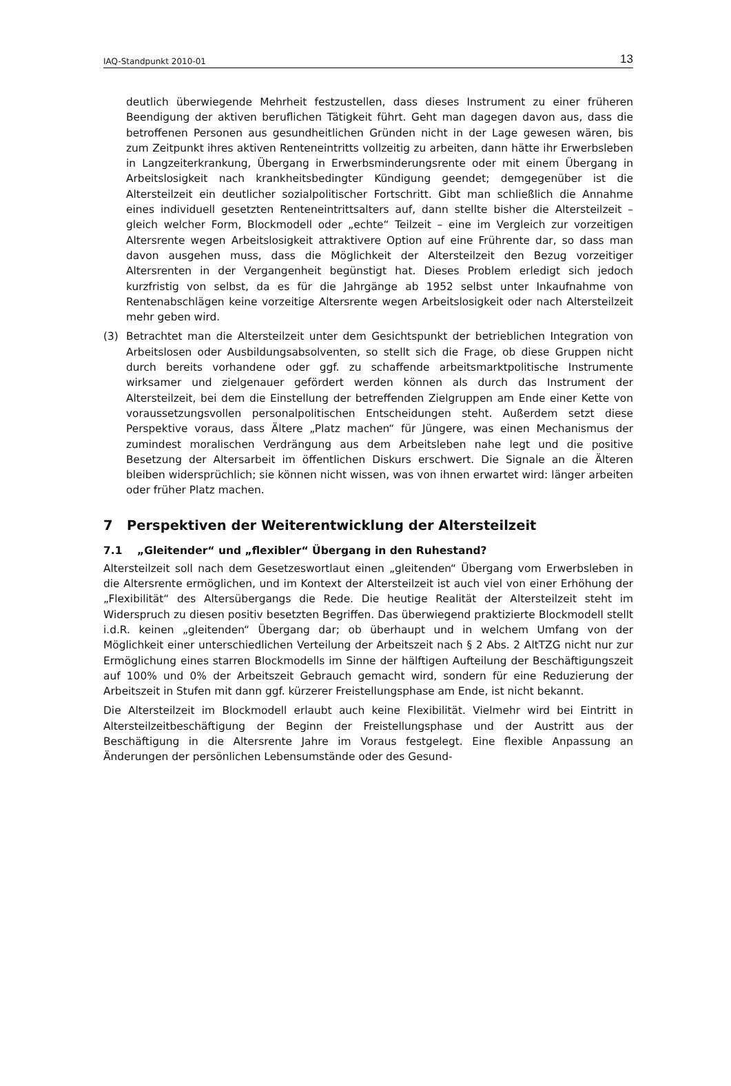IAQ-Standpunkt 2010-01 13
deutlich überwiegende Mehrheit festzustellen, dass dieses Instrument zu einer früheren Beendigung der aktiven beruflichen Tätigkeit führt. Geht man dagegen davon aus, dass die betroffenen Personen aus gesundheitlichen Gründen nicht in der Lage gewesen wären, bis zum Zeitpunkt ihres aktiven Renteneintritts vollzeitig zu arbeiten, dann hätte ihr Erwerbsleben in Langzeiterkrankung, Übergang in Erwerbsminderungsrente oder mit einem Übergang in Arbeitslosigkeit nach krankheitsbedingter Kündigung geendet; demgegenüber ist die Altersteilzeit ein deutlicher sozialpolitischer Fortschritt. Gibt man schließlich die Annahme eines individuell gesetzten Renteneintrittsalters auf, dann stellte bisher die Altersteilzeit – gleich welcher Form, Blockmodell oder „echte“ Teilzeit – eine im Vergleich zur vorzeitigen Altersrente wegen Arbeitslosigkeit attraktivere Option auf eine Frührente dar, so dass man davon ausgehen muss, dass die Möglichkeit der Altersteilzeit den Bezug vorzeitiger Altersrenten in der Vergangenheit begünstigt hat. Dieses Problem erledigt sich jedoch kurzfristig von selbst, da es für die Jahrgänge ab 1952 selbst unter Inkaufnahme von Rentenabschlägen keine vorzeitige Altersrente wegen Arbeitslosigkeit oder nach Altersteilzeit mehr geben wird.
(3) Betrachtet man die Altersteilzeit unter dem Gesichtspunkt der betrieblichen Integration von Arbeitslosen oder Ausbildungsabsolventen, so stellt sich die Frage, ob diese Gruppen nicht durch bereits vorhandene oder ggf. zu schaffende arbeitsmarktpolitische Instrumente wirksamer und zielgenauer gefördert werden können als durch das Instrument der Altersteilzeit, bei dem die Einstellung der betreffenden Zielgruppen am Ende einer Kette von voraussetzungsvollen personalpolitischen Entscheidungen steht. Außerdem setzt diese Perspektive voraus, dass Ältere „Platz machen“ für Jüngere, was einen Mechanismus der zumindest moralischen Verdrängung aus dem Arbeitsleben nahe legt und die positive Besetzung der Altersarbeit im öffentlichen Diskurs erschwert. Die Signale an die Älteren bleiben widersprüchlich; sie können nicht wissen, was von ihnen erwartet wird: länger arbeiten oder früher Platz machen.
7 Perspektiven der Weiterentwicklung der Altersteilzeit
7.1 „Gleitender“ und „flexibler“ Übergang in den Ruhestand?
Altersteilzeit soll nach dem Gesetzeswortlaut einen „gleitenden“ Übergang vom Erwerbsleben in die Altersrente ermöglichen, und im Kontext der Altersteilzeit ist auch viel von einer Erhöhung der „Flexibilität“ des Altersübergangs die Rede. Die heutige Realität der Altersteilzeit steht im Widerspruch zu diesen positiv besetzten Begriffen. Das überwiegend praktizierte Blockmodell stellt i.d.R. keinen „gleitenden“ Übergang dar; ob überhaupt und in welchem Umfang von der Möglichkeit einer unterschiedlichen Verteilung der Arbeitszeit nach § 2 Abs. 2 AltTZG nicht nur zur Ermöglichung eines starren Blockmodells im Sinne der hälftigen Aufteilung der Beschäftigungszeit auf 100% und 0% der Arbeitszeit Gebrauch gemacht wird, sondern für eine Reduzierung der Arbeitszeit in Stufen mit dann ggf. kürzerer Freistellungsphase am Ende, ist nicht bekannt.
Die Altersteilzeit im Blockmodell erlaubt auch keine Flexibilität. Vielmehr wird bei Eintritt in Altersteilzeitbeschäftigung der Beginn der Freistellungsphase und der Austritt aus der Beschäftigung in die Altersrente Jahre im Voraus festgelegt. Eine flexible Anpassung an Änderungen der persönlichen Lebensumstände oder des Gesund-